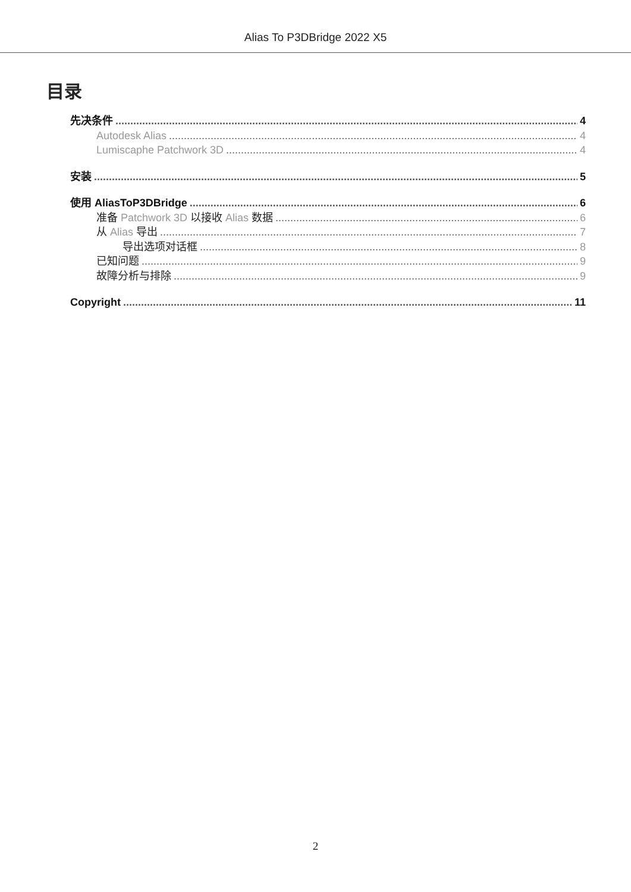Alias To P3DBridge 2022 X5
目录
先决条件 4
Autodesk Alias 4
Lumiscaphe Patchwork 3D 4
安装 5
使用 AliasToP3DBridge 6
准备 Patchwork 3D 以接收 Alias 数据 6
从 Alias 导出 7
导出选项对话框 8
已知问题 9
故障分析与排除 9
Copyright 11
2